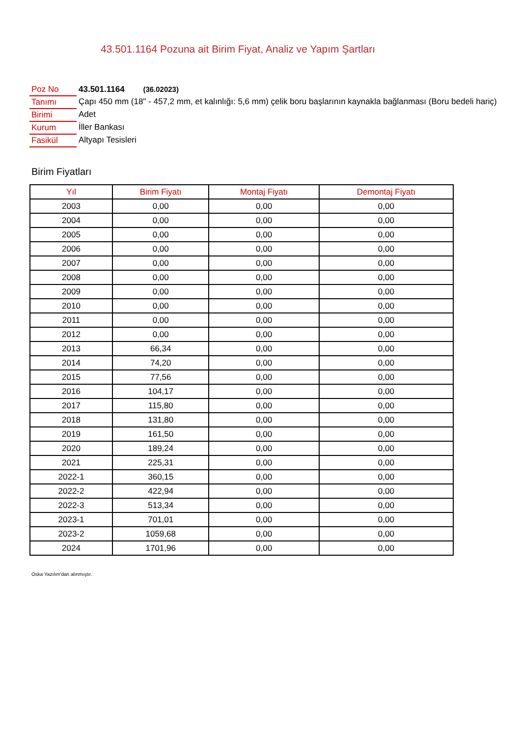43.501.1164 Pozuna ait Birim Fiyat, Analiz ve Yapım Şartları
| Poz No | 43.501.1164 (36.02023) |
| Tanımı | Çapı 450 mm (18" - 457,2 mm, et kalınlığı: 5,6 mm) çelik boru başlarının kaynakla bağlanması (Boru bedeli hariç) |
| Birimi | Adet |
| Kurum | İller Bankası |
| Fasikül | Altyapı Tesisleri |
Birim Fiyatları
| Yıl | Birim Fiyatı | Montaj Fiyatı | Demontaj Fiyatı |
| --- | --- | --- | --- |
| 2003 | 0,00 | 0,00 | 0,00 |
| 2004 | 0,00 | 0,00 | 0,00 |
| 2005 | 0,00 | 0,00 | 0,00 |
| 2006 | 0,00 | 0,00 | 0,00 |
| 2007 | 0,00 | 0,00 | 0,00 |
| 2008 | 0,00 | 0,00 | 0,00 |
| 2009 | 0,00 | 0,00 | 0,00 |
| 2010 | 0,00 | 0,00 | 0,00 |
| 2011 | 0,00 | 0,00 | 0,00 |
| 2012 | 0,00 | 0,00 | 0,00 |
| 2013 | 66,34 | 0,00 | 0,00 |
| 2014 | 74,20 | 0,00 | 0,00 |
| 2015 | 77,56 | 0,00 | 0,00 |
| 2016 | 104,17 | 0,00 | 0,00 |
| 2017 | 115,80 | 0,00 | 0,00 |
| 2018 | 131,80 | 0,00 | 0,00 |
| 2019 | 161,50 | 0,00 | 0,00 |
| 2020 | 189,24 | 0,00 | 0,00 |
| 2021 | 225,31 | 0,00 | 0,00 |
| 2022-1 | 360,15 | 0,00 | 0,00 |
| 2022-2 | 422,94 | 0,00 | 0,00 |
| 2022-3 | 513,34 | 0,00 | 0,00 |
| 2023-1 | 701,01 | 0,00 | 0,00 |
| 2023-2 | 1059,68 | 0,00 | 0,00 |
| 2024 | 1701,96 | 0,00 | 0,00 |
Oska Yazılım'dan alınmıştır.